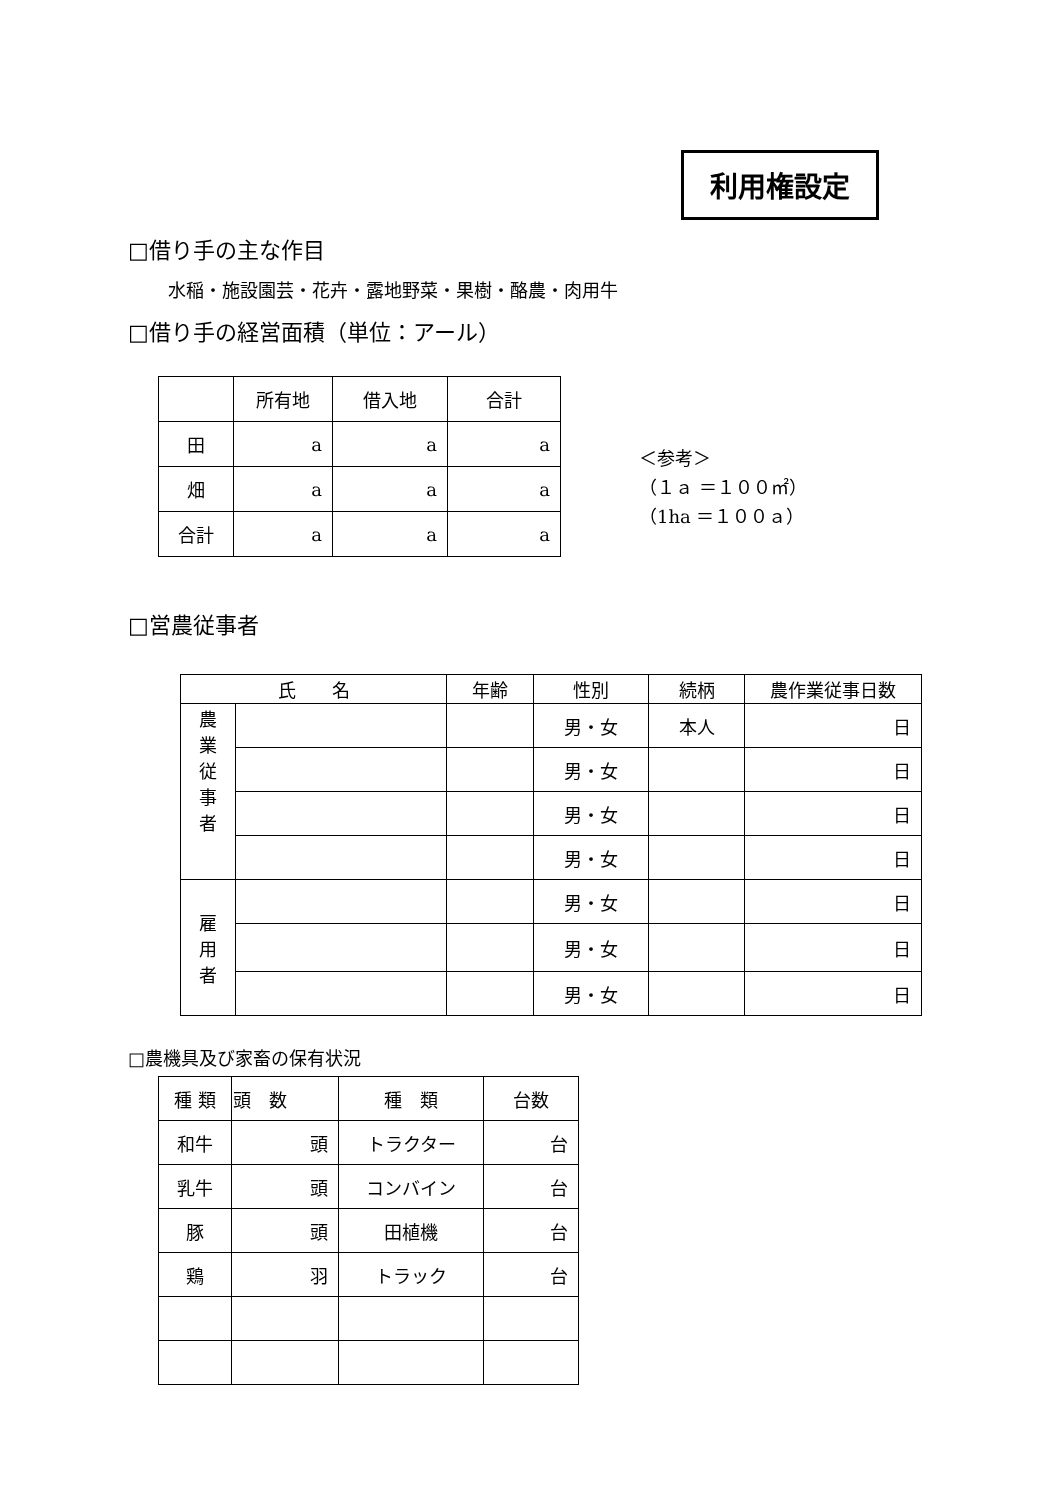利用権設定
□借り手の主な作目
水稲・施設園芸・花卉・露地野菜・果樹・酪農・肉用牛
□借り手の経営面積（単位：アール）
| | 所有地 | 借入地 | 合計 |
| --- | --- | --- | --- |
| 田 | a | a | a |
| 畑 | a | a | a |
| 合計 | a | a | a |
＜参考＞
（１ａ ＝１００㎡）
（1ha ＝１００ａ）
□営農従事者
| 氏 名 | | 年齢 | 性別 | 続柄 | 農作業従事日数 |
| --- | --- | --- | --- | --- | --- |
| 農 業 従 事 者 | | | 男・女 | 本人 | 日 |
| | | | 男・女 | | 日 |
| | | | 男・女 | | 日 |
| | | | 男・女 | | 日 |
| 雇 用 者 | | | 男・女 | | 日 |
| | | | 男・女 | | 日 |
| | | | 男・女 | | 日 |
□農機具及び家畜の保有状況
| 種 類 | 頭 数 | 種 類 | 台数 |
| 和牛 | 頭 | トラクター | 台 |
| 乳牛 | 頭 | コンバイン | 台 |
| 豚 | 頭 | 田植機 | 台 |
| 鶏 | 羽 | トラック | 台 |